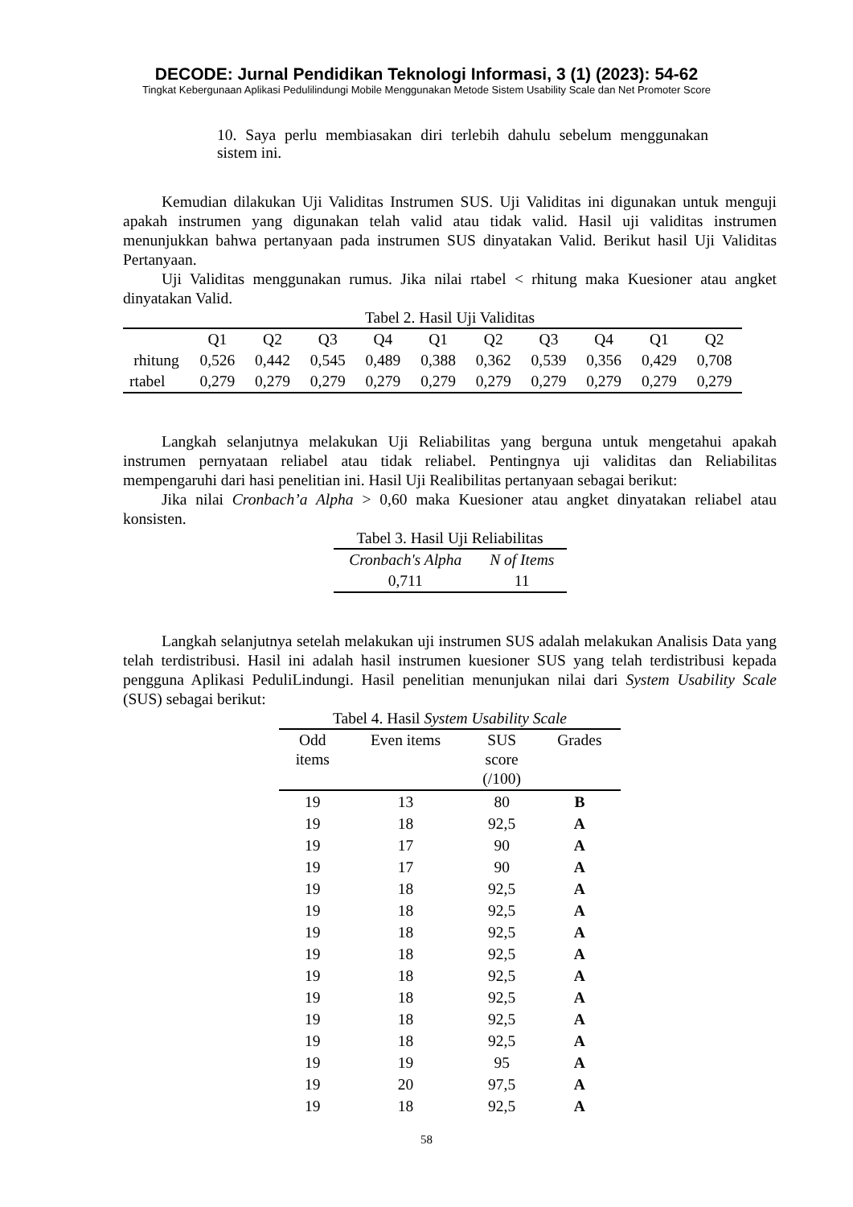DECODE: Jurnal Pendidikan Teknologi Informasi, 3 (1) (2023): 54-62
Tingkat Kebergunaan Aplikasi Pedulilindungi Mobile Menggunakan Metode Sistem Usability Scale dan Net Promoter Score
10. Saya perlu membiasakan diri terlebih dahulu sebelum menggunakan sistem ini.
Kemudian dilakukan Uji Validitas Instrumen SUS. Uji Validitas ini digunakan untuk menguji apakah instrumen yang digunakan telah valid atau tidak valid. Hasil uji validitas instrumen menunjukkan bahwa pertanyaan pada instrumen SUS dinyatakan Valid. Berikut hasil Uji Validitas Pertanyaan.
Uji Validitas menggunakan rumus. Jika nilai rtabel < rhitung maka Kuesioner atau angket dinyatakan Valid.
Tabel 2. Hasil Uji Validitas
| | Q1 | Q2 | Q3 | Q4 | Q1 | Q2 | Q3 | Q4 | Q1 | Q2 |
| --- | --- | --- | --- | --- | --- | --- | --- | --- | --- | --- |
| rhitung | 0,526 | 0,442 | 0,545 | 0,489 | 0,388 | 0,362 | 0,539 | 0,356 | 0,429 | 0,708 |
| rtabel | 0,279 | 0,279 | 0,279 | 0,279 | 0,279 | 0,279 | 0,279 | 0,279 | 0,279 | 0,279 |
Langkah selanjutnya melakukan Uji Reliabilitas yang berguna untuk mengetahui apakah instrumen pernyataan reliabel atau tidak reliabel. Pentingnya uji validitas dan Reliabilitas mempengaruhi dari hasi penelitian ini. Hasil Uji Realibilitas pertanyaan sebagai berikut:
Jika nilai Cronbach’a Alpha > 0,60 maka Kuesioner atau angket dinyatakan reliabel atau konsisten.
Tabel 3. Hasil Uji Reliabilitas
| Cronbach's Alpha | N of Items |
| --- | --- |
| 0,711 | 11 |
Langkah selanjutnya setelah melakukan uji instrumen SUS adalah melakukan Analisis Data yang telah terdistribusi. Hasil ini adalah hasil instrumen kuesioner SUS yang telah terdistribusi kepada pengguna Aplikasi PeduliLindungi. Hasil penelitian menunjukan nilai dari System Usability Scale (SUS) sebagai berikut:
Tabel 4. Hasil System Usability Scale
| Odd items | Even items | SUS score (/100) | Grades |
| --- | --- | --- | --- |
| 19 | 13 | 80 | B |
| 19 | 18 | 92,5 | A |
| 19 | 17 | 90 | A |
| 19 | 17 | 90 | A |
| 19 | 18 | 92,5 | A |
| 19 | 18 | 92,5 | A |
| 19 | 18 | 92,5 | A |
| 19 | 18 | 92,5 | A |
| 19 | 18 | 92,5 | A |
| 19 | 18 | 92,5 | A |
| 19 | 18 | 92,5 | A |
| 19 | 18 | 92,5 | A |
| 19 | 19 | 95 | A |
| 19 | 20 | 97,5 | A |
| 19 | 18 | 92,5 | A |
58